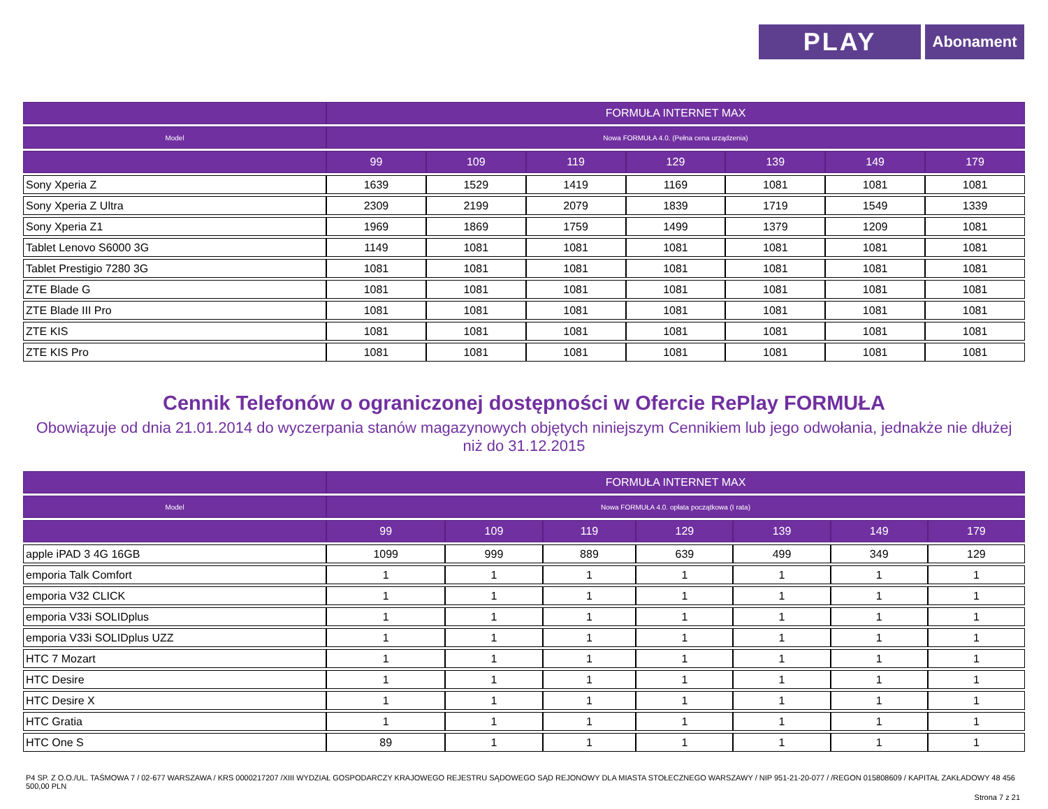PLAY
Abonament
| | FORMUŁA INTERNET MAX | | | | | | |
| --- | --- | --- | --- | --- | --- | --- | --- |
| Model | Nowa FORMUŁA 4.0. (Pełna cena urządzenia) | | | | | | |
| | 99 | 109 | 119 | 129 | 139 | 149 | 179 |
| Sony Xperia Z | 1639 | 1529 | 1419 | 1169 | 1081 | 1081 | 1081 |
| Sony Xperia Z Ultra | 2309 | 2199 | 2079 | 1839 | 1719 | 1549 | 1339 |
| Sony Xperia Z1 | 1969 | 1869 | 1759 | 1499 | 1379 | 1209 | 1081 |
| Tablet Lenovo S6000 3G | 1149 | 1081 | 1081 | 1081 | 1081 | 1081 | 1081 |
| Tablet Prestigio 7280 3G | 1081 | 1081 | 1081 | 1081 | 1081 | 1081 | 1081 |
| ZTE Blade G | 1081 | 1081 | 1081 | 1081 | 1081 | 1081 | 1081 |
| ZTE Blade III Pro | 1081 | 1081 | 1081 | 1081 | 1081 | 1081 | 1081 |
| ZTE KIS | 1081 | 1081 | 1081 | 1081 | 1081 | 1081 | 1081 |
| ZTE KIS Pro | 1081 | 1081 | 1081 | 1081 | 1081 | 1081 | 1081 |
Cennik Telefonów o ograniczonej dostępności w Ofercie RePlay FORMUŁA
Obowiązuje od dnia 21.01.2014 do wyczerpania stanów magazynowych objętych niniejszym Cennikiem lub jego odwołania, jednakże nie dłużej niż do 31.12.2015
| | FORMUŁA INTERNET MAX | | | | | | |
| --- | --- | --- | --- | --- | --- | --- | --- |
| Model | Nowa FORMUŁA 4.0. opłata początkowa (I rata) | | | | | | |
| | 99 | 109 | 119 | 129 | 139 | 149 | 179 |
| apple iPAD 3 4G 16GB | 1099 | 999 | 889 | 639 | 499 | 349 | 129 |
| emporia Talk Comfort | 1 | 1 | 1 | 1 | 1 | 1 | 1 |
| emporia V32 CLICK | 1 | 1 | 1 | 1 | 1 | 1 | 1 |
| emporia V33i SOLIDplus | 1 | 1 | 1 | 1 | 1 | 1 | 1 |
| emporia V33i SOLIDplus UZZ | 1 | 1 | 1 | 1 | 1 | 1 | 1 |
| HTC 7 Mozart | 1 | 1 | 1 | 1 | 1 | 1 | 1 |
| HTC Desire | 1 | 1 | 1 | 1 | 1 | 1 | 1 |
| HTC Desire X | 1 | 1 | 1 | 1 | 1 | 1 | 1 |
| HTC Gratia | 1 | 1 | 1 | 1 | 1 | 1 | 1 |
| HTC One S | 89 | 1 | 1 | 1 | 1 | 1 | 1 |
P4 SP. Z O.O./UL. TAŚMOWA 7 / 02-677 WARSZAWA / KRS 0000217207 /XIII WYDZIAŁ GOSPODARCZY KRAJOWEGO REJESTRU SĄDOWEGO SĄD REJONOWY DLA MIASTA STOŁECZNEGO WARSZAWY / NIP 951-21-20-077 / /REGON 015808609 / KAPITAŁ ZAKŁADOWY 48 456 500,00 PLN
Strona 7 z 21